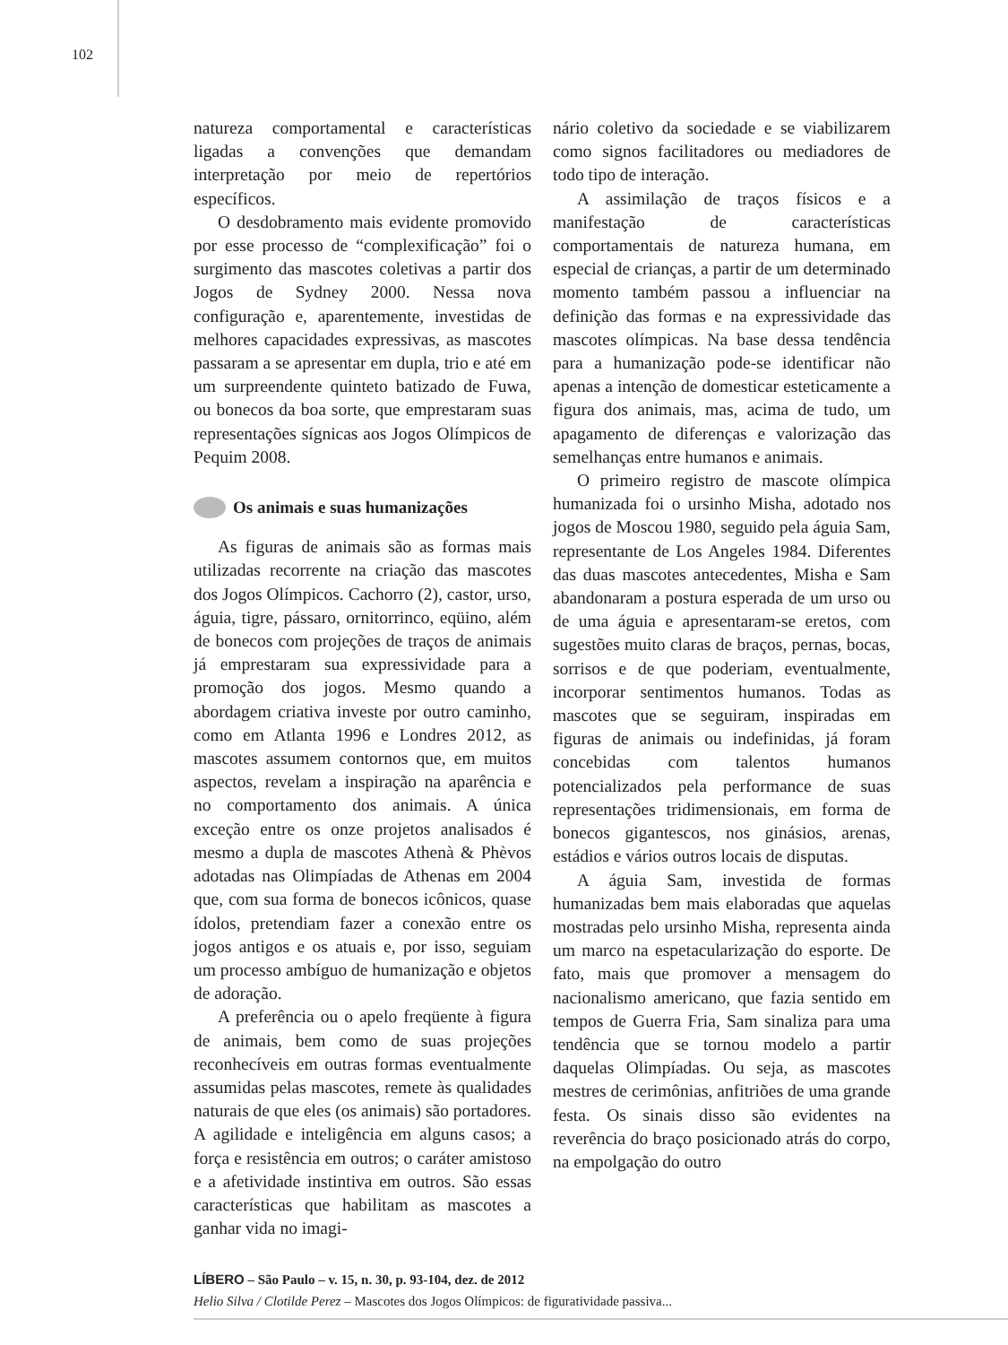102
natureza comportamental e características ligadas a convenções que demandam interpretação por meio de repertórios específicos.
O desdobramento mais evidente promovido por esse processo de “complexificação” foi o surgimento das mascotes coletivas a partir dos Jogos de Sydney 2000. Nessa nova configuração e, aparentemente, investidas de melhores capacidades expressivas, as mascotes passaram a se apresentar em dupla, trio e até em um surpreendente quinteto batizado de Fuwa, ou bonecos da boa sorte, que emprestaram suas representações sígnicas aos Jogos Olímpicos de Pequim 2008.
Os animais e suas humanizações
As figuras de animais são as formas mais utilizadas recorrente na criação das mascotes dos Jogos Olímpicos. Cachorro (2), castor, urso, águia, tigre, pássaro, ornitorrinco, eqüino, além de bonecos com projeções de traços de animais já emprestaram sua expressividade para a promoção dos jogos. Mesmo quando a abordagem criativa investe por outro caminho, como em Atlanta 1996 e Londres 2012, as mascotes assumem contornos que, em muitos aspectos, revelam a inspiração na aparência e no comportamento dos animais. A única exceção entre os onze projetos analisados é mesmo a dupla de mascotes Athenà & Phèvos adotadas nas Olimpíadas de Athenas em 2004 que, com sua forma de bonecos icônicos, quase ídolos, pretendiam fazer a conexão entre os jogos antigos e os atuais e, por isso, seguiam um processo ambíguo de humanização e objetos de adoração.
A preferência ou o apelo freqüente à figura de animais, bem como de suas projeções reconhecíveis em outras formas eventualmente assumidas pelas mascotes, remete às qualidades naturais de que eles (os animais) são portadores. A agilidade e inteligência em alguns casos; a força e resistência em outros; o caráter amistoso e a afetividade instintiva em outros. São essas características que habilitam as mascotes a ganhar vida no imagi-
nário coletivo da sociedade e se viabilizarem como signos facilitadores ou mediadores de todo tipo de interação.
A assimilação de traços físicos e a manifestação de características comportamentais de natureza humana, em especial de crianças, a partir de um determinado momento também passou a influenciar na definição das formas e na expressividade das mascotes olímpicas. Na base dessa tendência para a humanização pode-se identificar não apenas a intenção de domesticar esteticamente a figura dos animais, mas, acima de tudo, um apagamento de diferenças e valorização das semelhanças entre humanos e animais.
O primeiro registro de mascote olímpica humanizada foi o ursinho Misha, adotado nos jogos de Moscou 1980, seguido pela águia Sam, representante de Los Angeles 1984. Diferentes das duas mascotes antecedentes, Misha e Sam abandonaram a postura esperada de um urso ou de uma águia e apresentaram-se eretos, com sugestões muito claras de braços, pernas, bocas, sorrisos e de que poderiam, eventualmente, incorporar sentimentos humanos. Todas as mascotes que se seguiram, inspiradas em figuras de animais ou indefinidas, já foram concebidas com talentos humanos potencializados pela performance de suas representações tridimensionais, em forma de bonecos gigantescos, nos ginásios, arenas, estádios e vários outros locais de disputas.
A águia Sam, investida de formas humanizadas bem mais elaboradas que aquelas mostradas pelo ursinho Misha, representa ainda um marco na espetacularização do esporte. De fato, mais que promover a mensagem do nacionalismo americano, que fazia sentido em tempos de Guerra Fria, Sam sinaliza para uma tendência que se tornou modelo a partir daquelas Olimpíadas. Ou seja, as mascotes mestres de cerimônias, anfitriões de uma grande festa. Os sinais disso são evidentes na reverência do braço posicionado atrás do corpo, na empolgação do outro
LÍBERO – São Paulo – v. 15, n. 30, p. 93-104, dez. de 2012
Helio Silva / Clotilde Perez – Mascotes dos Jogos Olímpicos: de figuratividade passiva...